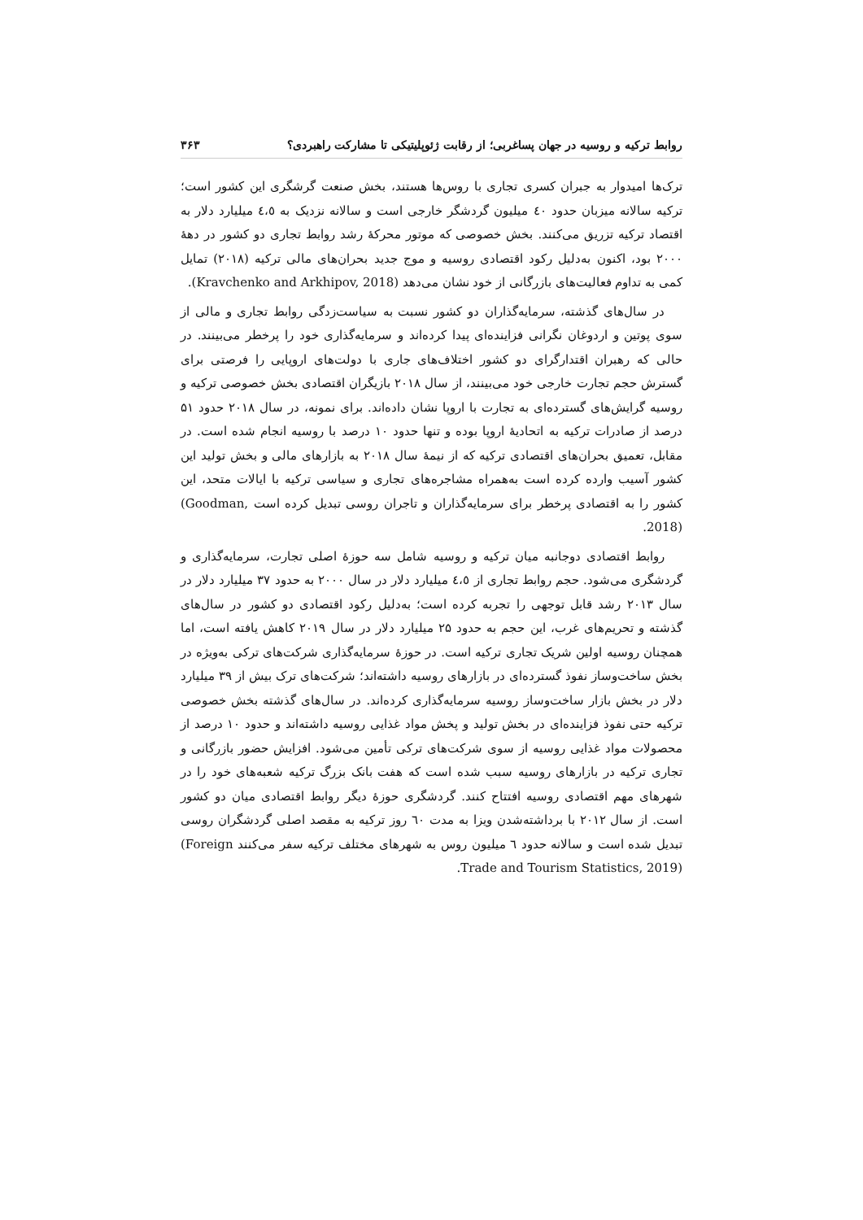روابط ترکیه و روسیه در جهان پساغربی؛ از رقابت ژئوپلیتیکی تا مشارکت راهبردی؟ ۳۶۳
ترک‌ها امیدوار به جبران کسری تجاری با روس‌ها هستند، بخش صنعت گرشگری این کشور است؛ ترکیه سالانه میزبان حدود ٤٠ میلیون گردشگر خارجی است و سالانه نزدیک به ٤،٥ میلیارد دلار به اقتصاد ترکیه تزریق می‌کنند. بخش خصوصی که موتور محرکهٔ رشد روابط تجاری دو کشور در دههٔ ۲۰۰۰ بود، اکنون به‌دلیل رکود اقتصادی روسیه و موج جدید بحران‌های مالی ترکیه (۲۰۱۸) تمایل کمی به تداوم فعالیت‌های بازرگانی از خود نشان می‌دهد (Kravchenko and Arkhipov, 2018).
در سال‌های گذشته، سرمایه‌گذاران دو کشور نسبت به سیاست‌زدگی روابط تجاری و مالی از سوی پوتین و اردوغان نگرانی فزاینده‌ای پیدا کرده‌اند و سرمایه‌گذاری خود را پرخطر می‌بینند. در حالی که رهبران اقتدارگرای دو کشور اختلاف‌های جاری با دولت‌های اروپایی را فرصتی برای گسترش حجم تجارت خارجی خود می‌بینند، از سال ۲۰۱۸ بازیگران اقتصادی بخش خصوصی ترکیه و روسیه گرایش‌های گسترده‌ای به تجارت با اروپا نشان داده‌اند. برای نمونه، در سال ۲۰۱۸ حدود ۵۱ درصد از صادرات ترکیه به اتحادیهٔ اروپا بوده و تنها حدود ۱۰ درصد با روسیه انجام شده است. در مقابل، تعمیق بحران‌های اقتصادی ترکیه که از نیمهٔ سال ۲۰۱۸ به بازارهای مالی و بخش تولید این کشور آسیب وارده کرده است به‌همراه مشاجره‌های تجاری و سیاسی ترکیه با ایالات متحد، این کشور را به اقتصادی پرخطر برای سرمایه‌گذاران و تاجران روسی تبدیل کرده است (Goodman, 2018).
روابط اقتصادی دوجانبه میان ترکیه و روسیه شامل سه حوزهٔ اصلی تجارت، سرمایه‌گذاری و گردشگری می‌شود. حجم روابط تجاری از ٤،٥ میلیارد دلار در سال ۲۰۰۰ به حدود ۳۷ میلیارد دلار در سال ۲۰۱۳ رشد قابل توجهی را تجربه کرده است؛ به‌دلیل رکود اقتصادی دو کشور در سال‌های گذشته و تحریم‌های غرب، این حجم به حدود ۲۵ میلیارد دلار در سال ۲۰۱۹ کاهش یافته است، اما همچنان روسیه اولین شریک تجاری ترکیه است. در حوزهٔ سرمایه‌گذاری شرکت‌های ترکی به‌ویژه در بخش ساخت‌وساز نفوذ گسترده‌ای در بازارهای روسیه داشته‌اند؛ شرکت‌های ترک بیش از ۳۹ میلیارد دلار در بخش بازار ساخت‌وساز روسیه سرمایه‌گذاری کرده‌اند. در سال‌های گذشته بخش خصوصی ترکیه حتی نفوذ فزاینده‌ای در بخش تولید و پخش مواد غذایی روسیه داشته‌اند و حدود ۱۰ درصد از محصولات مواد غذایی روسیه از سوی شرکت‌های ترکی تأمین می‌شود. افزایش حضور بازرگانی و تجاری ترکیه در بازارهای روسیه سبب شده است که هفت بانک بزرگ ترکیه شعبه‌های خود را در شهرهای مهم اقتصادی روسیه افتتاح کنند. گردشگری حوزهٔ دیگر روابط اقتصادی میان دو کشور است. از سال ۲۰۱۲ با برداشته‌شدن ویزا به مدت ٦٠ روز ترکیه به مقصد اصلی گردشگران روسی تبدیل شده است و سالانه حدود ٦ میلیون روس به شهرهای مختلف ترکیه سفر می‌کنند (Foreign Trade and Tourism Statistics, 2019).